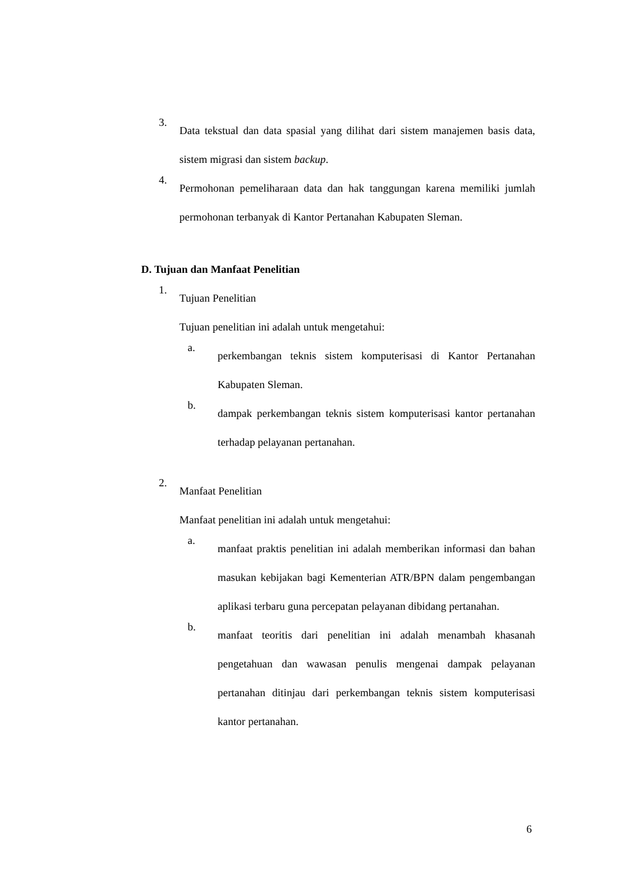3.
Data tekstual dan data spasial yang dilihat dari sistem manajemen basis data, sistem migrasi dan sistem backup.
4.
Permohonan pemeliharaan data dan hak tanggungan karena memiliki jumlah permohonan terbanyak di Kantor Pertanahan Kabupaten Sleman.
D. Tujuan dan Manfaat Penelitian
1.
Tujuan Penelitian
Tujuan penelitian ini adalah untuk mengetahui:
a.
perkembangan teknis sistem komputerisasi di Kantor Pertanahan Kabupaten Sleman.
b.
dampak perkembangan teknis sistem komputerisasi kantor pertanahan terhadap pelayanan pertanahan.
2.
Manfaat Penelitian
Manfaat penelitian ini adalah untuk mengetahui:
a.
manfaat praktis penelitian ini adalah memberikan informasi dan bahan masukan kebijakan bagi Kementerian ATR/BPN dalam pengembangan aplikasi terbaru guna percepatan pelayanan dibidang pertanahan.
b.
manfaat teoritis dari penelitian ini adalah menambah khasanah pengetahuan dan wawasan penulis mengenai dampak pelayanan pertanahan ditinjau dari perkembangan teknis sistem komputerisasi kantor pertanahan.
6